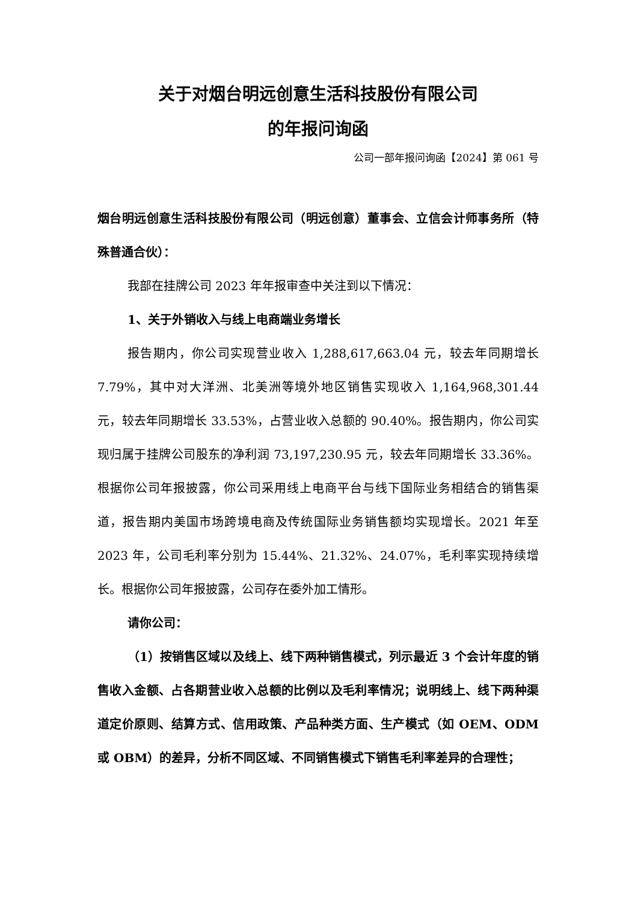关于对烟台明远创意生活科技股份有限公司
的年报问询函
公司一部年报问询函【2024】第 061 号
烟台明远创意生活科技股份有限公司（明远创意）董事会、立信会计师事务所（特殊普通合伙）：
我部在挂牌公司 2023 年年报审查中关注到以下情况：
1、关于外销收入与线上电商端业务增长
报告期内，你公司实现营业收入 1,288,617,663.04 元，较去年同期增长 7.79%，其中对大洋洲、北美洲等境外地区销售实现收入 1,164,968,301.44 元，较去年同期增长 33.53%，占营业收入总额的 90.40%。报告期内，你公司实现归属于挂牌公司股东的净利润 73,197,230.95 元，较去年同期增长 33.36%。根据你公司年报披露，你公司采用线上电商平台与线下国际业务相结合的销售渠道，报告期内美国市场跨境电商及传统国际业务销售额均实现增长。2021 年至 2023 年，公司毛利率分别为 15.44%、21.32%、24.07%，毛利率实现持续增长。根据你公司年报披露，公司存在委外加工情形。
请你公司：
（1）按销售区域以及线上、线下两种销售模式，列示最近 3 个会计年度的销售收入金额、占各期营业收入总额的比例以及毛利率情况；说明线上、线下两种渠道定价原则、结算方式、信用政策、产品种类方面、生产模式（如 OEM、ODM 或 OBM）的差异，分析不同区域、不同销售模式下销售毛利率差异的合理性；